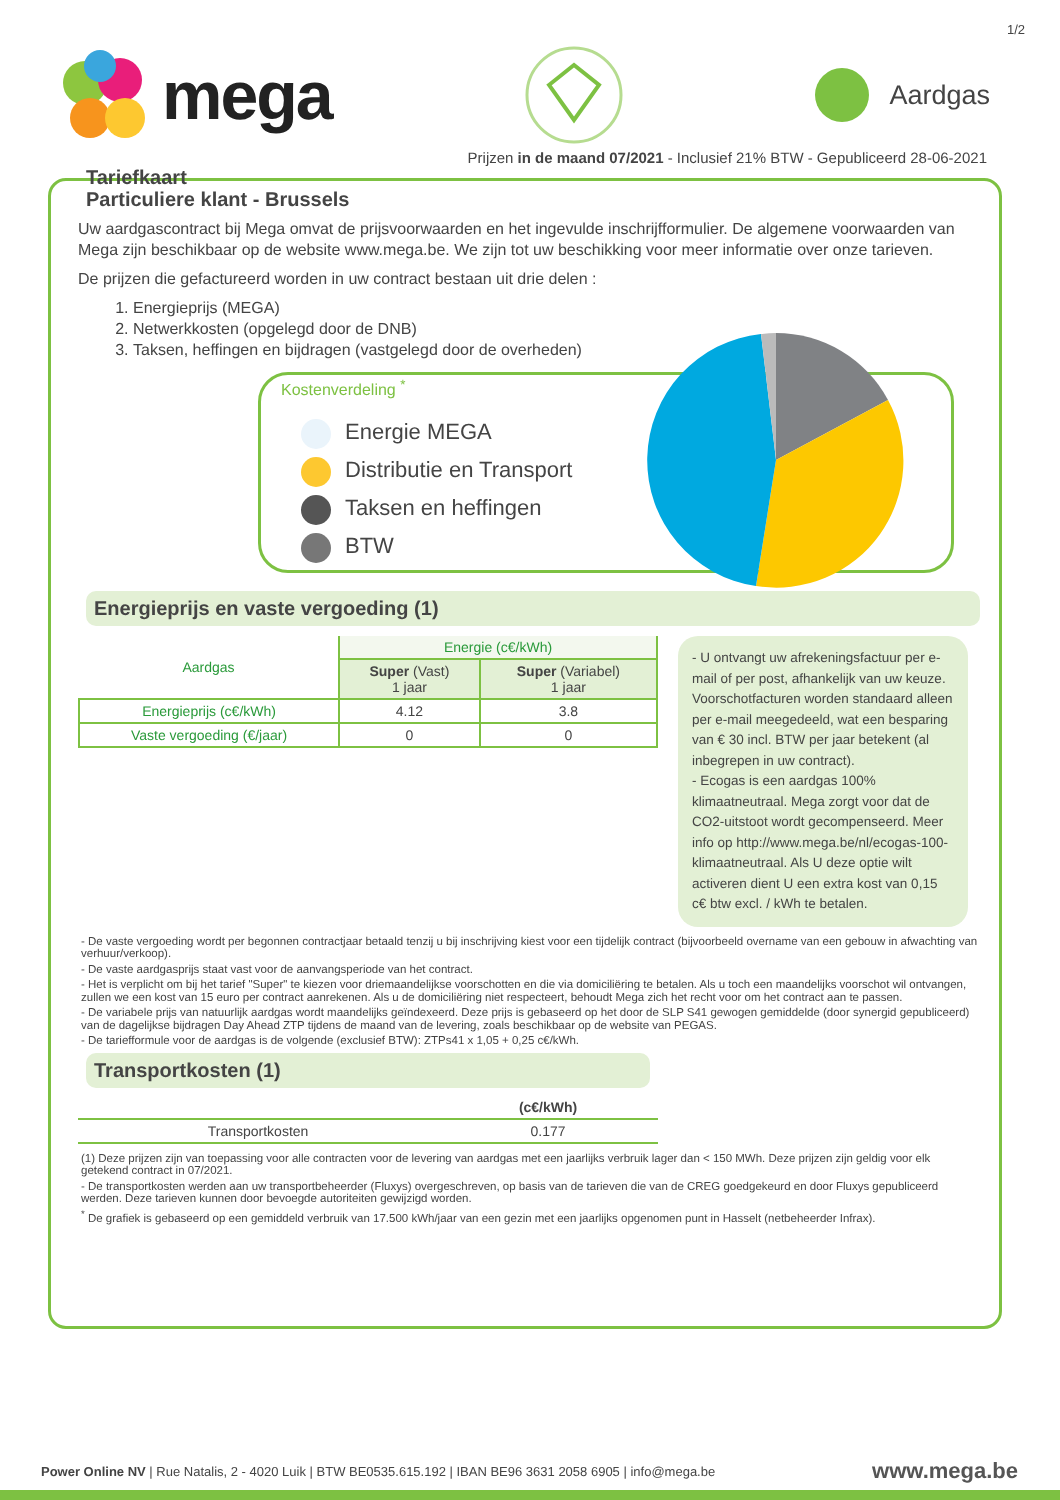1/2
mega
Aardgas
Prijzen in de maand 07/2021 - Inclusief 21% BTW - Gepubliceerd 28-06-2021
Tariefkaart
Particuliere klant - Brussels
Uw aardgascontract bij Mega omvat de prijsvoorwaarden en het ingevulde inschrijfformulier. De algemene voorwaarden van Mega zijn beschikbaar op de website www.mega.be. We zijn tot uw beschikking voor meer informatie over onze tarieven.
De prijzen die gefactureerd worden in uw contract bestaan uit drie delen :
1. Energieprijs (MEGA)
2. Netwerkkosten (opgelegd door de DNB)
3. Taksen, heffingen en bijdragen (vastgelegd door de overheden)
Kostenverdeling <sup>*</sup>
Energie MEGA
Distributie en Transport
Taksen en heffingen
BTW
Energieprijs en vaste vergoeding (1)
| Aardgas | Energie (c€/kWh) | |
| | Super (Vast) 1 jaar | Super (Variabel) 1 jaar |
| Energieprijs (c€/kWh) | 4.12 | 3.8 |
| Vaste vergoeding (€/jaar) | 0 | 0 |
- U ontvangt uw afrekeningsfactuur per e-mail of per post, afhankelijk van uw keuze. Voorschotfacturen worden standaard alleen per e-mail meegedeeld, wat een besparing van € 30 incl. BTW per jaar betekent (al inbegrepen in uw contract).
- Ecogas is een aardgas 100% klimaatneutraal. Mega zorgt voor dat de CO2-uitstoot wordt gecompenseerd. Meer info op http://www.mega.be/nl/ecogas-100-klimaatneutraal. Als U deze optie wilt activeren dient U een extra kost van 0,15 c€ btw excl. / kWh te betalen.
- De vaste vergoeding wordt per begonnen contractjaar betaald tenzij u bij inschrijving kiest voor een tijdelijk contract (bijvoorbeeld overname van een gebouw in afwachting van verhuur/verkoop).
- De vaste aardgasprijs staat vast voor de aanvangsperiode van het contract.
- Het is verplicht om bij het tarief "Super" te kiezen voor driemaandelijkse voorschotten en die via domiciliëring te betalen. Als u toch een maandelijks voorschot wil ontvangen, zullen we een kost van 15 euro per contract aanrekenen. Als u de domiciliëring niet respecteert, behoudt Mega zich het recht voor om het contract aan te passen.
- De variabele prijs van natuurlijk aardgas wordt maandelijks geïndexeerd. Deze prijs is gebaseerd op het door de SLP S41 gewogen gemiddelde (door synergid gepubliceerd) van de dagelijkse bijdragen Day Ahead ZTP tijdens de maand van de levering, zoals beschikbaar op de website van PEGAS.
- De tariefformule voor de aardgas is de volgende (exclusief BTW): ZTPs41 x 1,05 + 0,25 c€/kWh.
Transportkosten (1)
| | (c€/kWh) |
| Transportkosten | 0.177 |
(1) Deze prijzen zijn van toepassing voor alle contracten voor de levering van aardgas met een jaarlijks verbruik lager dan < 150 MWh. Deze prijzen zijn geldig voor elk getekend contract in 07/2021.
- De transportkosten werden aan uw transportbeheerder (Fluxys) overgeschreven, op basis van de tarieven die van de CREG goedgekeurd en door Fluxys gepubliceerd werden. Deze tarieven kunnen door bevoegde autoriteiten gewijzigd worden.
<sup>*</sup> De grafiek is gebaseerd op een gemiddeld verbruik van 17.500 kWh/jaar van een gezin met een jaarlijks opgenomen punt in Hasselt (netbeheerder Infrax).
Power Online NV | Rue Natalis, 2 - 4020 Luik | BTW BE0535.615.192 | IBAN BE96 3631 2058 6905 | info@mega.be
www.mega.be